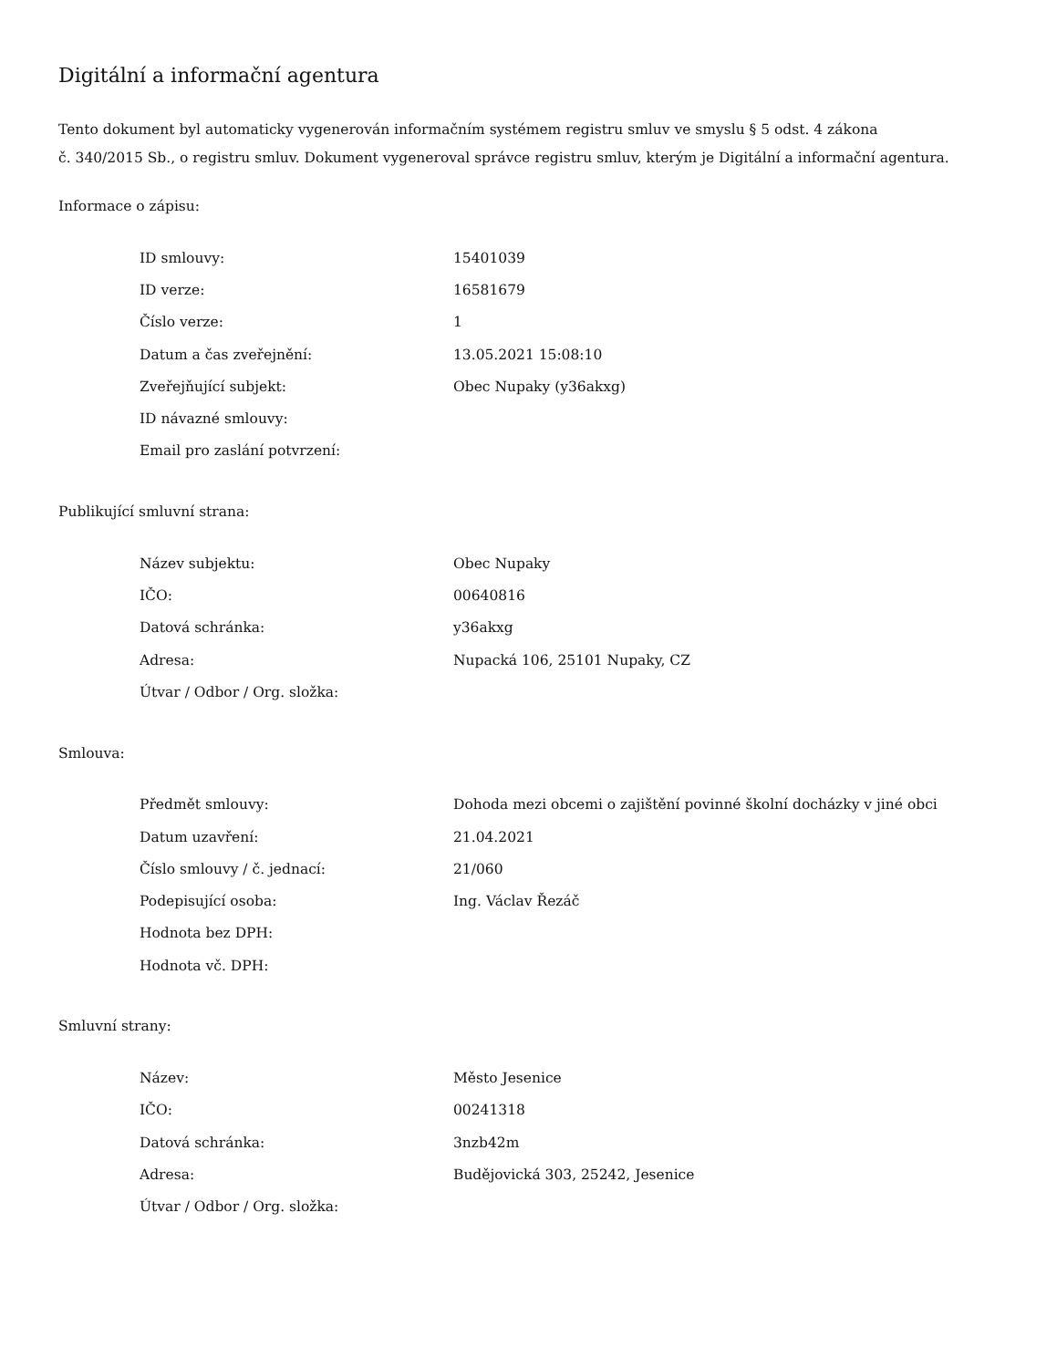Digitální a informační agentura
Tento dokument byl automaticky vygenerován informačním systémem registru smluv ve smyslu § 5 odst. 4 zákona
č. 340/2015 Sb., o registru smluv. Dokument vygeneroval správce registru smluv, kterým je Digitální a informační agentura.
Informace o zápisu:
| ID smlouvy: | 15401039 |
| ID verze: | 16581679 |
| Číslo verze: | 1 |
| Datum a čas zveřejnění: | 13.05.2021 15:08:10 |
| Zveřejňující subjekt: | Obec Nupaky (y36akxg) |
| ID návazné smlouvy: | |
| Email pro zaslání potvrzení: | |
Publikující smluvní strana:
| Název subjektu: | Obec Nupaky |
| IČO: | 00640816 |
| Datová schránka: | y36akxg |
| Adresa: | Nupacká 106, 25101 Nupaky, CZ |
| Útvar / Odbor / Org. složka: | |
Smlouva:
| Předmět smlouvy: | Dohoda mezi obcemi o zajištění povinné školní docházky v jiné obci |
| Datum uzavření: | 21.04.2021 |
| Číslo smlouvy / č. jednací: | 21/060 |
| Podepisující osoba: | Ing. Václav Řezáč |
| Hodnota bez DPH: | |
| Hodnota vč. DPH: | |
Smluvní strany:
| Název: | Město Jesenice |
| IČO: | 00241318 |
| Datová schránka: | 3nzb42m |
| Adresa: | Budějovická 303, 25242, Jesenice |
| Útvar / Odbor / Org. složka: | |